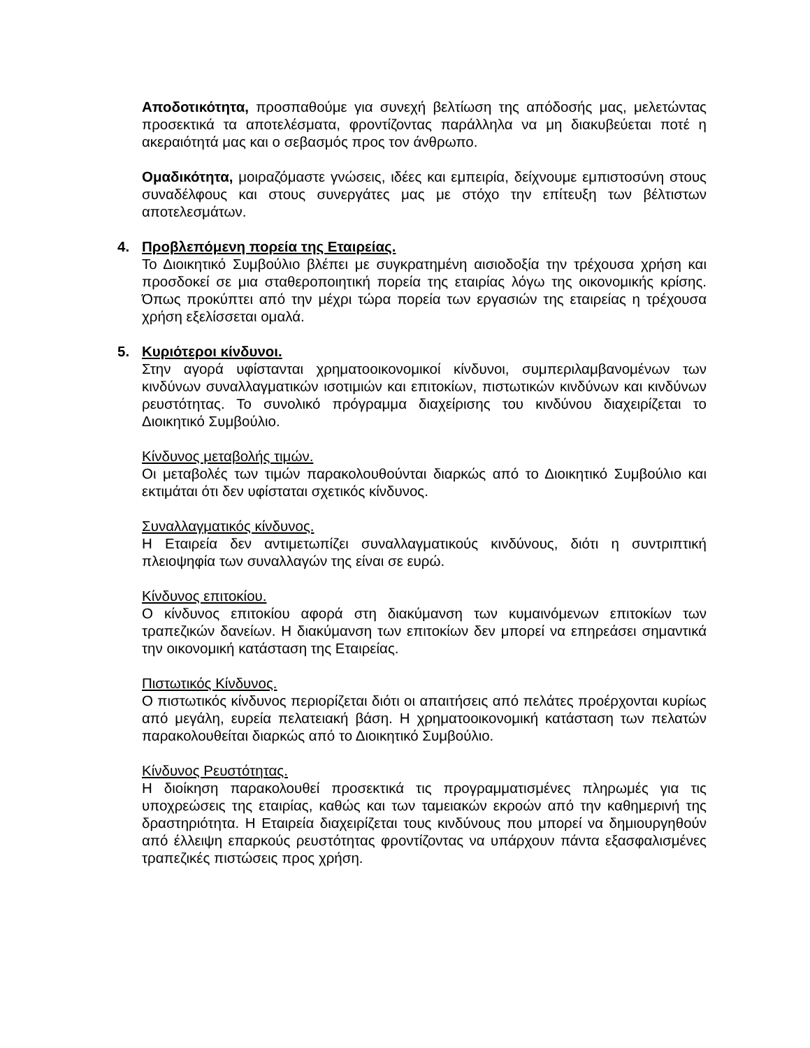Αποδοτικότητα, προσπαθούμε για συνεχή βελτίωση της απόδοσής μας, μελετώντας προσεκτικά τα αποτελέσματα, φροντίζοντας παράλληλα να μη διακυβεύεται ποτέ η ακεραιότητά μας και ο σεβασμός προς τον άνθρωπο.
Ομαδικότητα, μοιραζόμαστε γνώσεις, ιδέες και εμπειρία, δείχνουμε εμπιστοσύνη στους συναδέλφους και στους συνεργάτες μας με στόχο την επίτευξη των βέλτιστων αποτελεσμάτων.
4. Προβλεπόμενη πορεία της Εταιρείας.
Το Διοικητικό Συμβούλιο βλέπει με συγκρατημένη αισιοδοξία την τρέχουσα χρήση και προσδοκεί σε μια σταθεροποιητική πορεία της εταιρίας λόγω της οικονομικής κρίσης. Όπως προκύπτει από την μέχρι τώρα πορεία των εργασιών της εταιρείας η τρέχουσα χρήση εξελίσσεται ομαλά.
5. Κυριότεροι κίνδυνοι.
Στην αγορά υφίστανται χρηματοοικονομικοί κίνδυνοι, συμπεριλαμβανομένων των κινδύνων συναλλαγματικών ισοτιμιών και επιτοκίων, πιστωτικών κινδύνων και κινδύνων ρευστότητας. Το συνολικό πρόγραμμα διαχείρισης του κινδύνου διαχειρίζεται το Διοικητικό Συμβούλιο.
Κίνδυνος μεταβολής τιμών.
Οι μεταβολές των τιμών παρακολουθούνται διαρκώς από το Διοικητικό Συμβούλιο και εκτιμάται ότι δεν υφίσταται σχετικός κίνδυνος.
Συναλλαγματικός κίνδυνος.
Η Εταιρεία δεν αντιμετωπίζει συναλλαγματικούς κινδύνους, διότι η συντριπτική πλειοψηφία των συναλλαγών της είναι σε ευρώ.
Κίνδυνος επιτοκίου.
Ο κίνδυνος επιτοκίου αφορά στη διακύμανση των κυμαινόμενων επιτοκίων των τραπεζικών δανείων. Η διακύμανση των επιτοκίων δεν μπορεί να επηρεάσει σημαντικά την οικονομική κατάσταση της Εταιρείας.
Πιστωτικός Κίνδυνος.
Ο πιστωτικός κίνδυνος περιορίζεται διότι οι απαιτήσεις από πελάτες προέρχονται κυρίως από μεγάλη, ευρεία πελατειακή βάση. Η χρηματοοικονομική κατάσταση των πελατών παρακολουθείται διαρκώς από το Διοικητικό Συμβούλιο.
Κίνδυνος Ρευστότητας.
Η διοίκηση παρακολουθεί προσεκτικά τις προγραμματισμένες πληρωμές για τις υποχρεώσεις της εταιρίας, καθώς και των ταμειακών εκροών από την καθημερινή της δραστηριότητα. Η Εταιρεία διαχειρίζεται τους κινδύνους που μπορεί να δημιουργηθούν από έλλειψη επαρκούς ρευστότητας φροντίζοντας να υπάρχουν πάντα εξασφαλισμένες τραπεζικές πιστώσεις προς χρήση.